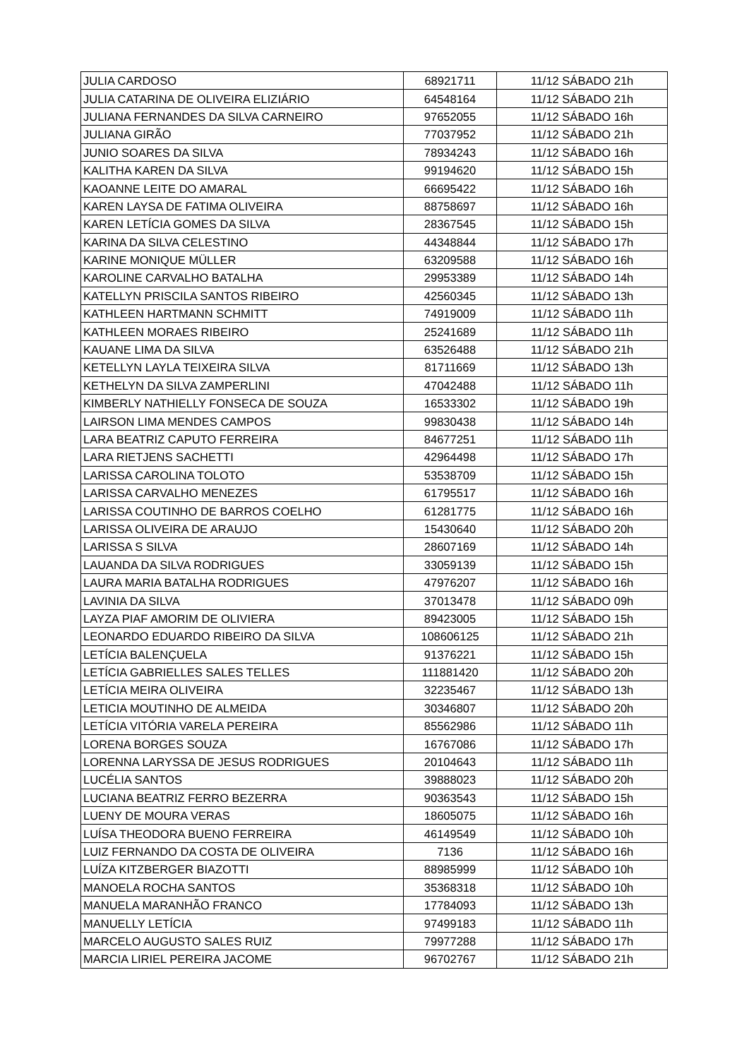| JULIA CARDOSO | 68921711 | 11/12 SÁBADO 21h |
| JULIA CATARINA DE OLIVEIRA ELIZIÁRIO | 64548164 | 11/12 SÁBADO 21h |
| JULIANA FERNANDES DA SILVA CARNEIRO | 97652055 | 11/12 SÁBADO 16h |
| JULIANA GIRÃO | 77037952 | 11/12 SÁBADO 21h |
| JUNIO SOARES DA SILVA | 78934243 | 11/12 SÁBADO 16h |
| KALITHA KAREN DA SILVA | 99194620 | 11/12 SÁBADO 15h |
| KAOANNE LEITE DO AMARAL | 66695422 | 11/12 SÁBADO 16h |
| KAREN LAYSA DE FATIMA OLIVEIRA | 88758697 | 11/12 SÁBADO 16h |
| KAREN LETÍCIA GOMES DA SILVA | 28367545 | 11/12 SÁBADO 15h |
| KARINA DA SILVA CELESTINO | 44348844 | 11/12 SÁBADO 17h |
| KARINE MONIQUE MÜLLER | 63209588 | 11/12 SÁBADO 16h |
| KAROLINE CARVALHO BATALHA | 29953389 | 11/12 SÁBADO 14h |
| KATELLYN PRISCILA SANTOS RIBEIRO | 42560345 | 11/12 SÁBADO 13h |
| KATHLEEN HARTMANN SCHMITT | 74919009 | 11/12 SÁBADO 11h |
| KATHLEEN MORAES RIBEIRO | 25241689 | 11/12 SÁBADO 11h |
| KAUANE LIMA DA SILVA | 63526488 | 11/12 SÁBADO 21h |
| KETELLYN LAYLA TEIXEIRA SILVA | 81711669 | 11/12 SÁBADO 13h |
| KETHELYN DA SILVA ZAMPERLINI | 47042488 | 11/12 SÁBADO 11h |
| KIMBERLY NATHIELLY FONSECA DE SOUZA | 16533302 | 11/12 SÁBADO 19h |
| LAIRSON LIMA MENDES CAMPOS | 99830438 | 11/12 SÁBADO 14h |
| LARA BEATRIZ CAPUTO FERREIRA | 84677251 | 11/12 SÁBADO 11h |
| LARA RIETJENS SACHETTI | 42964498 | 11/12 SÁBADO 17h |
| LARISSA CAROLINA TOLOTO | 53538709 | 11/12 SÁBADO 15h |
| LARISSA CARVALHO MENEZES | 61795517 | 11/12 SÁBADO 16h |
| LARISSA COUTINHO DE BARROS COELHO | 61281775 | 11/12 SÁBADO 16h |
| LARISSA OLIVEIRA DE ARAUJO | 15430640 | 11/12 SÁBADO 20h |
| LARISSA S SILVA | 28607169 | 11/12 SÁBADO 14h |
| LAUANDA DA SILVA RODRIGUES | 33059139 | 11/12 SÁBADO 15h |
| LAURA MARIA BATALHA RODRIGUES | 47976207 | 11/12 SÁBADO 16h |
| LAVINIA DA SILVA | 37013478 | 11/12 SÁBADO 09h |
| LAYZA PIAF AMORIM DE OLIVIERA | 89423005 | 11/12 SÁBADO 15h |
| LEONARDO EDUARDO RIBEIRO DA SILVA | 108606125 | 11/12 SÁBADO 21h |
| LETÍCIA BALENÇUELA | 91376221 | 11/12 SÁBADO 15h |
| LETÍCIA GABRIELLES SALES TELLES | 111881420 | 11/12 SÁBADO 20h |
| LETÍCIA MEIRA OLIVEIRA | 32235467 | 11/12 SÁBADO 13h |
| LETICIA MOUTINHO DE ALMEIDA | 30346807 | 11/12 SÁBADO 20h |
| LETÍCIA VITÓRIA VARELA PEREIRA | 85562986 | 11/12 SÁBADO 11h |
| LORENA BORGES SOUZA | 16767086 | 11/12 SÁBADO 17h |
| LORENNA LARYSSA DE JESUS RODRIGUES | 20104643 | 11/12 SÁBADO 11h |
| LUCÉLIA SANTOS | 39888023 | 11/12 SÁBADO 20h |
| LUCIANA BEATRIZ FERRO BEZERRA | 90363543 | 11/12 SÁBADO 15h |
| LUENY DE MOURA VERAS | 18605075 | 11/12 SÁBADO 16h |
| LUÍSA THEODORA BUENO FERREIRA | 46149549 | 11/12 SÁBADO 10h |
| LUIZ FERNANDO DA COSTA DE OLIVEIRA | 7136 | 11/12 SÁBADO 16h |
| LUÍZA KITZBERGER BIAZOTTI | 88985999 | 11/12 SÁBADO 10h |
| MANOELA ROCHA SANTOS | 35368318 | 11/12 SÁBADO 10h |
| MANUELA MARANHÃO FRANCO | 17784093 | 11/12 SÁBADO 13h |
| MANUELLY LETÍCIA | 97499183 | 11/12 SÁBADO 11h |
| MARCELO AUGUSTO SALES RUIZ | 79977288 | 11/12 SÁBADO 17h |
| MARCIA LIRIEL PEREIRA JACOME | 96702767 | 11/12 SÁBADO 21h |